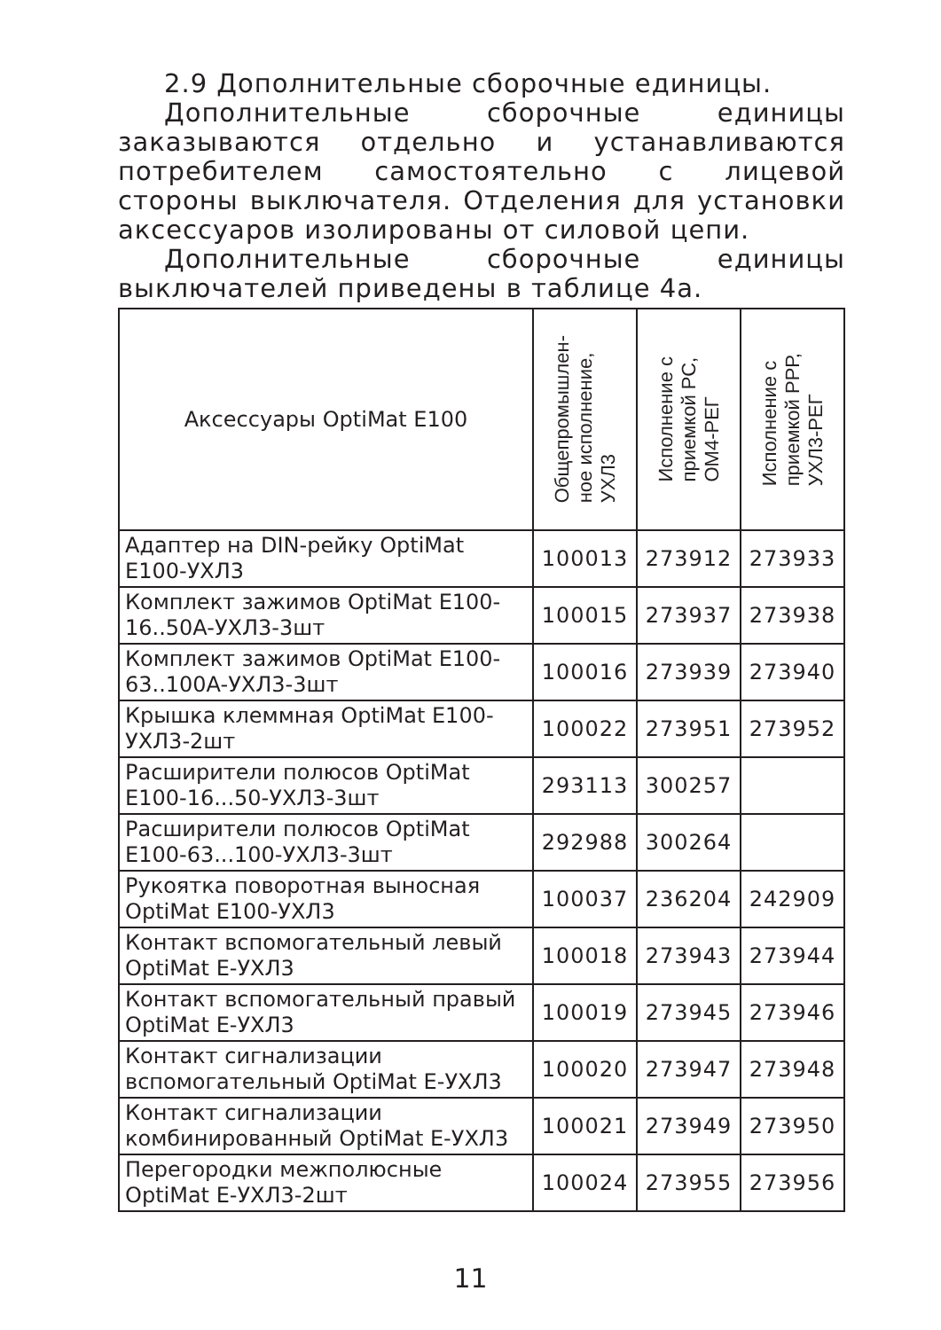2.9 Дополнительные сборочные единицы.
Дополнительные сборочные единицы заказываются отдельно и устанавливаются потребителем самостоятельно с лицевой стороны выключателя. Отделения для установки аксессуаров изолированы от силовой цепи.
Дополнительные сборочные единицы выключателей приведены в таблице 4а.
| Аксессуары OptiMat E100 | Общепромышлен- ное исполнение, УХЛ3 | Исполнение с приемкой РС, ОМ4-РЕГ | Исполнение с приемкой РРР, УХЛ3-РЕГ |
| --- | --- | --- | --- |
| Адаптер на DIN-рейку OptiMat E100-УХЛ3 | 100013 | 273912 | 273933 |
| Комплект зажимов OptiMat E100-16..50A-УХЛ3-3шт | 100015 | 273937 | 273938 |
| Комплект зажимов OptiMat E100-63..100A-УХЛ3-3шт | 100016 | 273939 | 273940 |
| Крышка клеммная OptiMat E100-УХЛ3-2шт | 100022 | 273951 | 273952 |
| Расширители полюсов OptiMat E100-16...50-УХЛ3-3шт | 293113 | 300257 | |
| Расширители полюсов OptiMat E100-63...100-УХЛ3-3шт | 292988 | 300264 | |
| Рукоятка поворотная выносная OptiMat E100-УХЛ3 | 100037 | 236204 | 242909 |
| Контакт вспомогательный левый OptiMat E-УХЛ3 | 100018 | 273943 | 273944 |
| Контакт вспомогательный правый OptiMat E-УХЛ3 | 100019 | 273945 | 273946 |
| Контакт сигнализации вспомогательный OptiMat E-УХЛ3 | 100020 | 273947 | 273948 |
| Контакт сигнализации комбинированный OptiMat E-УХЛ3 | 100021 | 273949 | 273950 |
| Перегородки межполюсные OptiMat E-УХЛ3-2шт | 100024 | 273955 | 273956 |
11